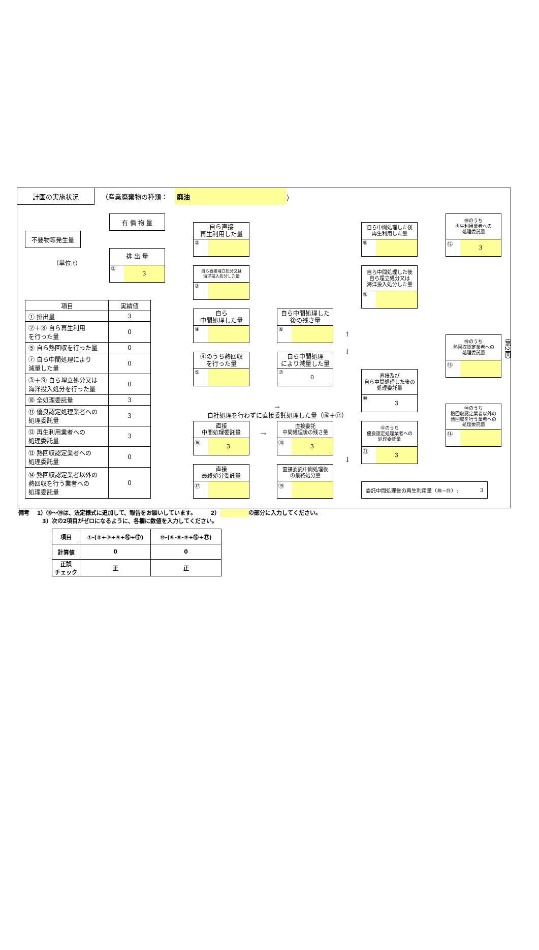計画の実施状況
（産業廃棄物の種類：
廃油
）
有 償 物 量
不要物等発生量
排 出 量
① 3
（単位:t）
| 項目 | 実績値 |
| --- | --- |
| ① 排出量 | 3 |
| ②＋⑧ 自ら再生利用 を行った量 | 0 |
| ⑤ 自ら熱回収を行った量 | 0 |
| ⑦ 自ら中間処理により 減量した量 | 0 |
| ③＋⑨ 自ら埋立処分又は 海洋投入処分を行った量 | 0 |
| ⑩ 全処理委託量 | 3 |
| ⑪ 優良認定処理業者への 処理委託量 | 3 |
| ⑫ 再生利用業者への 処理委託量 | 3 |
| ⑬ 熱回収認定業者への 処理委託量 | 0 |
| ⑭ 熱回収認定業者以外の 熱回収を行う業者への 処理委託量 | 0 |
自ら直接
再生利用した量
②
自ら直接埋立処分又は
海洋投入処分した量
③
自ら
中間処理した量
④
④のうち熱回収
を行った量
⑤
自ら中間処理した
後の残さ量
⑥
自ら中間処理
により減量した量
⑦ 0
→
自社処理を行わずに直接委託処理した量（⑯＋⑰）
直接
中間処理委託量
⑯ 3
→
直接委託
中間処理後の残さ量
⑱ 3
直接
最終処分委託量
⑰
直接委託中間処理後
の最終処分量
⑲
↑
↓
自ら中間処理した後
再生利用した量
⑧
自ら中間処理した後
自ら埋立処分又は
海洋投入処分した量
⑨
直接及び
自ら中間処理した後の
処理委託量
⑩ 3
⑩のうち
優良認定処理業者への
処理委託量
⑪ 3
⑩のうち
再生利用業者への
処理委託量
⑫ 3
⑩のうち
熱回収認定業者への
処理委託量
⑬
⑩のうち
熱回収認定業者以外の
熱回収を行う業者への
処理委託量
⑭
↓
委託中間処理後の再生利用量（⑱−⑲）: 3
（第2面）
備考　 1）⑯〜⑲は、法定様式に追加して、報告をお願いしています。　　　2） の部分に入力してください。
3）次の2項目がゼロになるように、各欄に数値を入力してください。
| 項目 | ①-(②+③+④+⑯+⑰) | ⑩-(⑥-⑧-⑨+⑯+⑰) |
| 計算値 | 0 | 0 |
| 正誤 チェック | 正 | 正 |